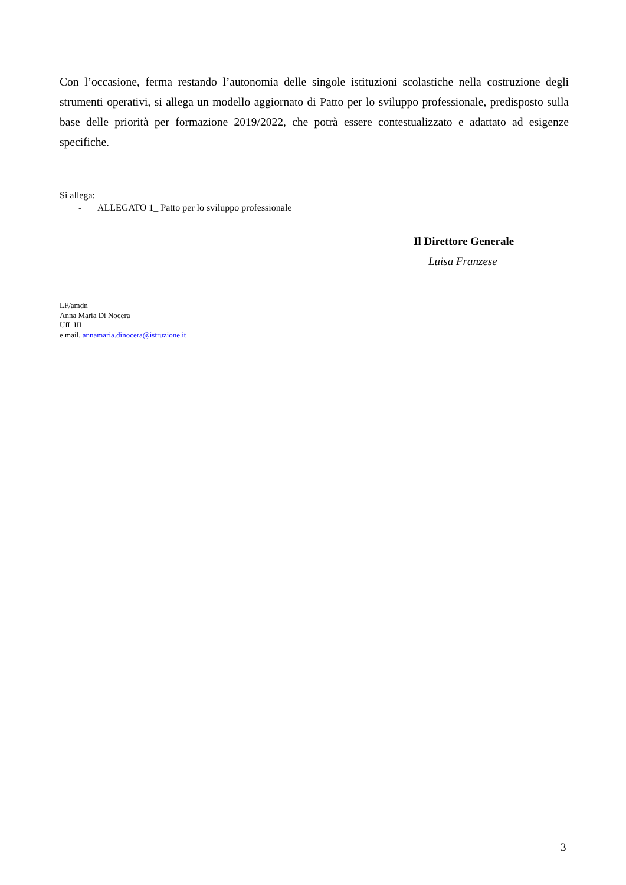Con l’occasione, ferma restando l’autonomia delle singole istituzioni scolastiche nella costruzione degli strumenti operativi, si allega un modello aggiornato di Patto per lo sviluppo professionale, predisposto sulla base delle priorità per formazione 2019/2022, che potrà essere contestualizzato e adattato ad esigenze specifiche.
Si allega:
- ALLEGATO 1_ Patto per lo sviluppo professionale
Il Direttore Generale
Luisa Franzese
LF/amdn
Anna Maria Di Nocera
Uff. III
e mail. annamaria.dinocera@istruzione.it
3